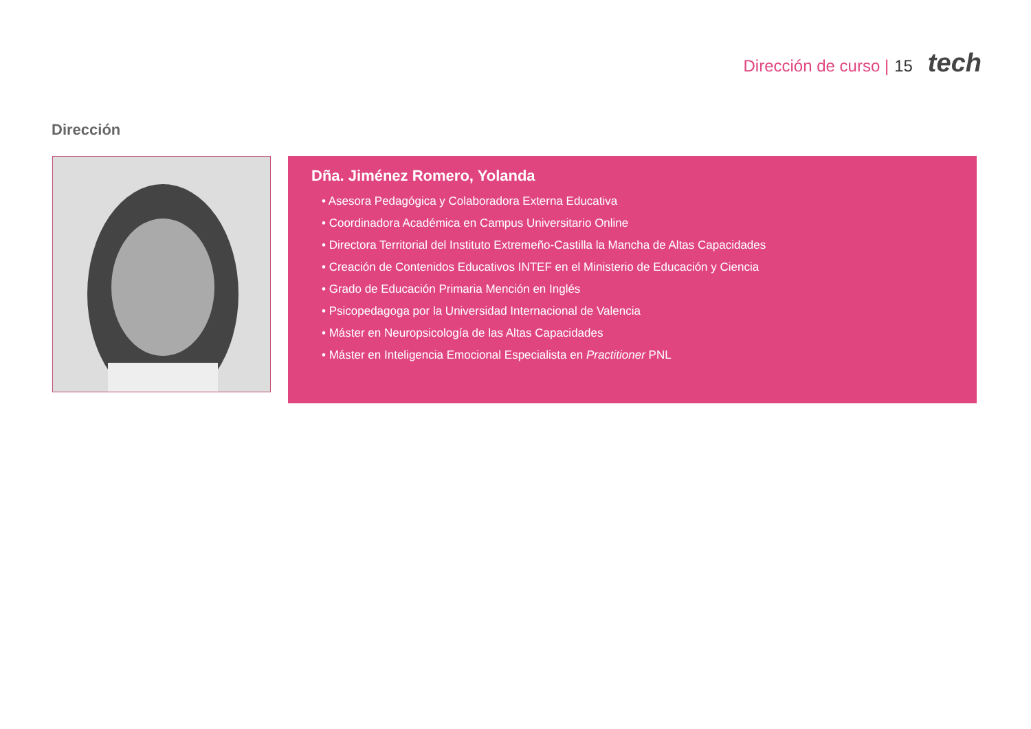Dirección de curso | 15 tech
Dirección
Dña. Jiménez Romero, Yolanda
• Asesora Pedagógica y Colaboradora Externa Educativa
• Coordinadora Académica en Campus Universitario Online
• Directora Territorial del Instituto Extremeño-Castilla la Mancha de Altas Capacidades
• Creación de Contenidos Educativos INTEF en el Ministerio de Educación y Ciencia
• Grado de Educación Primaria Mención en Inglés
• Psicopedagoga por la Universidad Internacional de Valencia
• Máster en Neuropsicología de las Altas Capacidades
• Máster en Inteligencia Emocional Especialista en Practitioner PNL